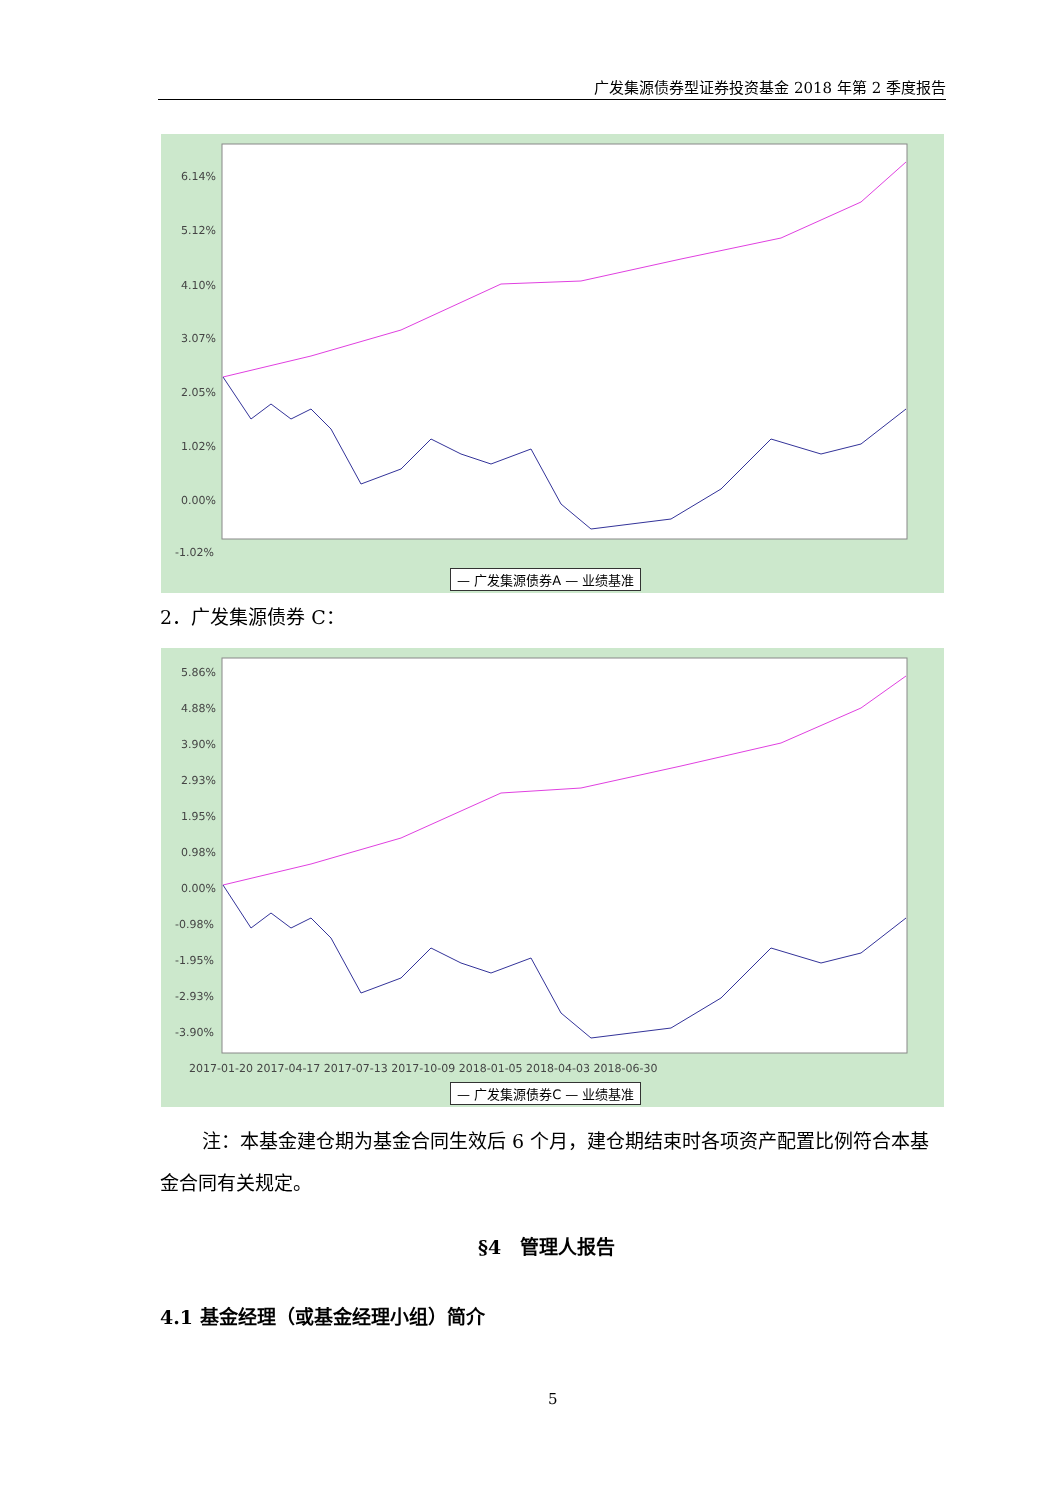广发集源债券型证券投资基金 2018 年第 2 季度报告
6.14%
5.12%
4.10%
3.07%
2.05%
1.02%
0.00%
-1.02%
— 广发集源债券A — 业绩基准
2．广发集源债券 C：
5.86%
4.88%
3.90%
2.93%
1.95%
0.98%
0.00%
-0.98%
-1.95%
-2.93%
-3.90%
2017-01-20 2017-04-17 2017-07-13 2017-10-09 2018-01-05 2018-04-03 2018-06-30
— 广发集源债券C — 业绩基准
注：本基金建仓期为基金合同生效后 6 个月，建仓期结束时各项资产配置比例符合本基金合同有关规定。
§4　管理人报告
4.1 基金经理（或基金经理小组）简介
5